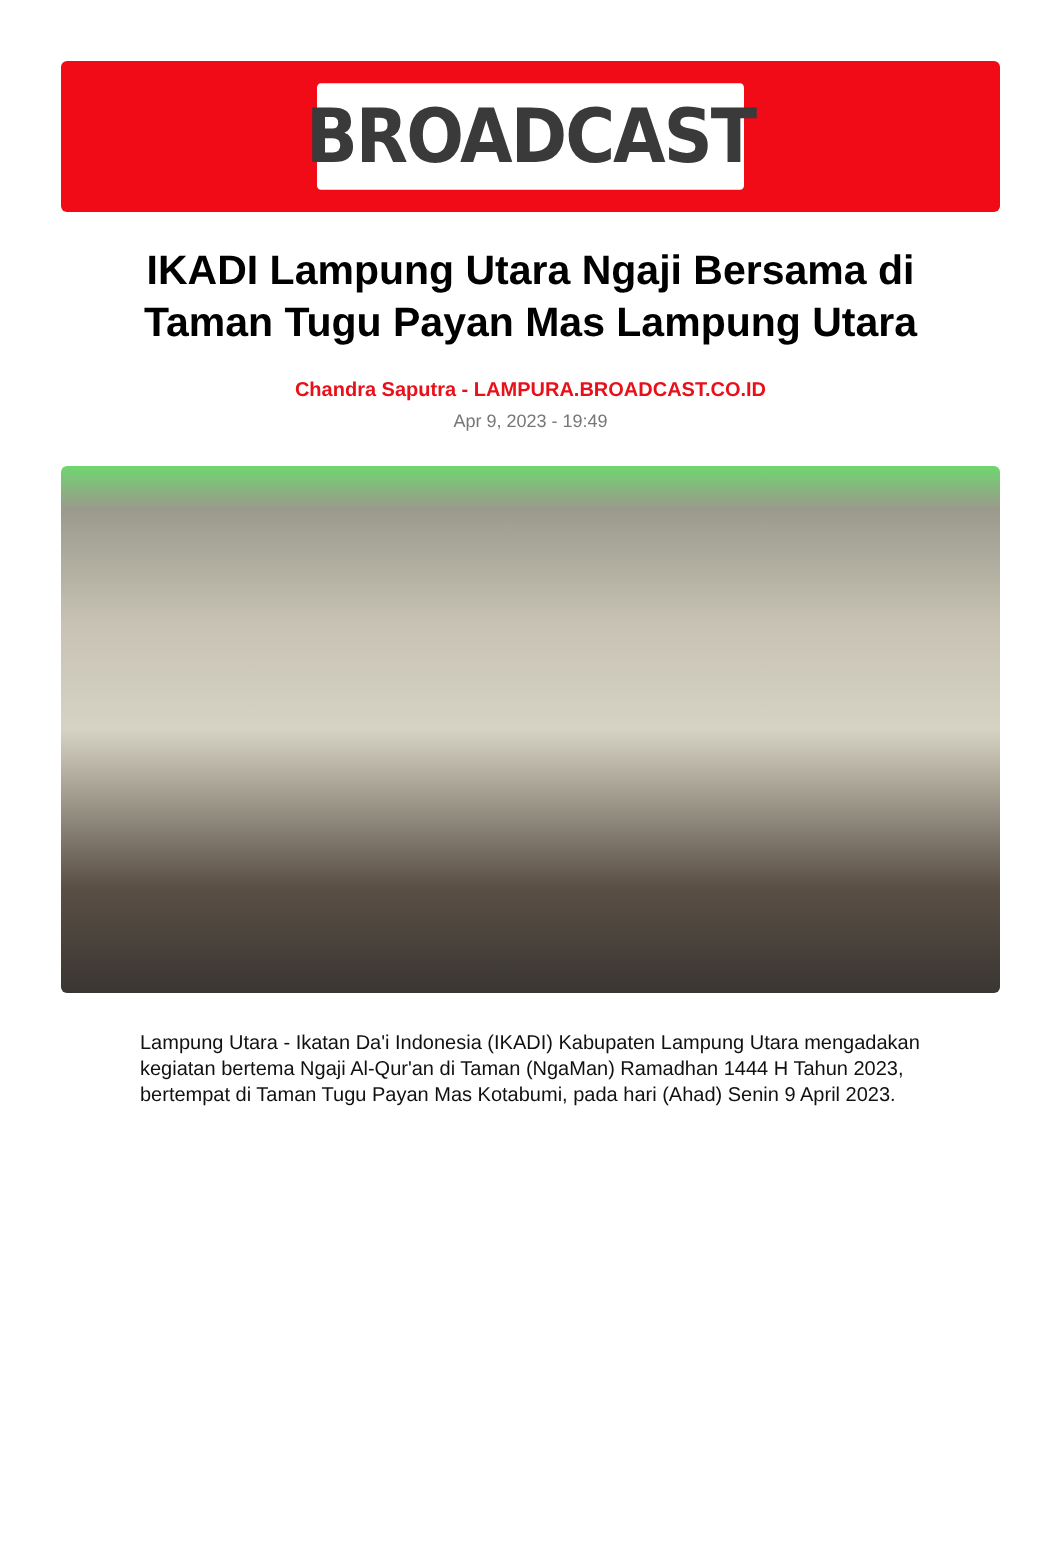BROADCAST
IKADI Lampung Utara Ngaji Bersama di Taman Tugu Payan Mas Lampung Utara
Chandra Saputra - LAMPURA.BROADCAST.CO.ID
Apr 9, 2023 - 19:49
Lampung Utara - Ikatan Da'i Indonesia (IKADI) Kabupaten Lampung Utara mengadakan kegiatan bertema Ngaji Al-Qur'an di Taman (NgaMan) Ramadhan 1444 H Tahun 2023, bertempat di Taman Tugu Payan Mas Kotabumi, pada hari (Ahad) Senin 9 April 2023.